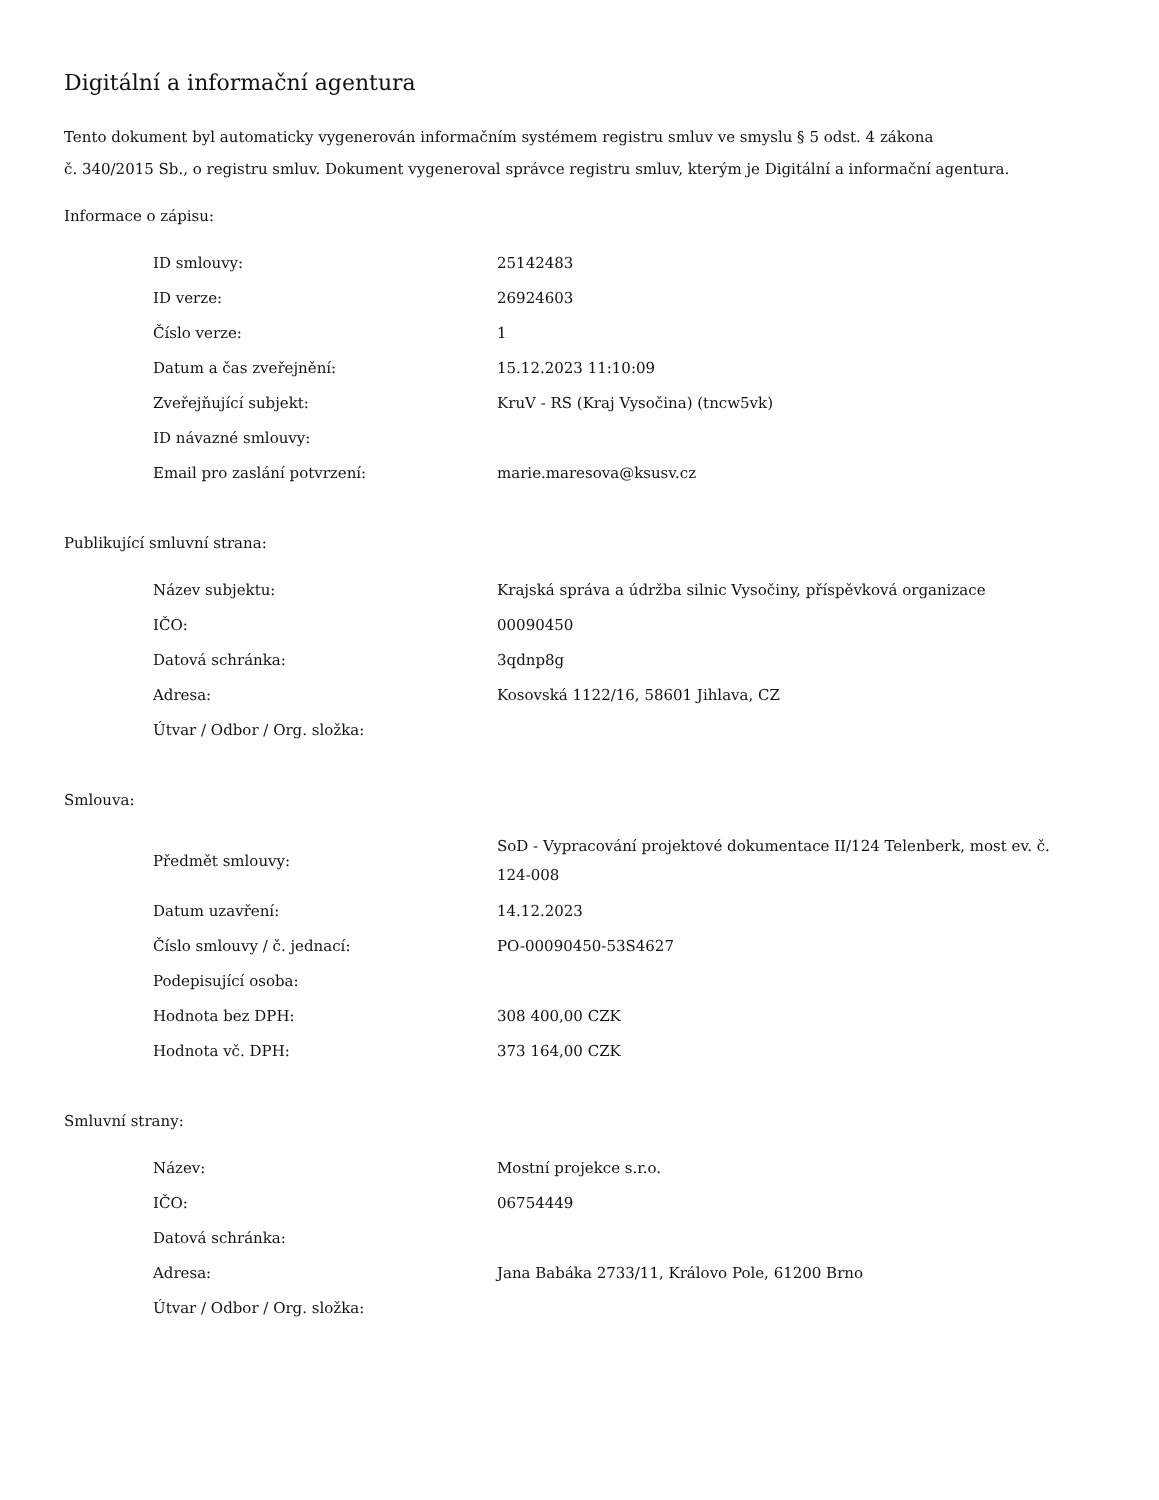Digitální a informační agentura
Tento dokument byl automaticky vygenerován informačním systémem registru smluv ve smyslu § 5 odst. 4 zákona
č. 340/2015 Sb., o registru smluv. Dokument vygeneroval správce registru smluv, kterým je Digitální a informační agentura.
Informace o zápisu:
| ID smlouvy: | 25142483 |
| ID verze: | 26924603 |
| Číslo verze: | 1 |
| Datum a čas zveřejnění: | 15.12.2023 11:10:09 |
| Zveřejňující subjekt: | KruV - RS (Kraj Vysočina) (tncw5vk) |
| ID návazné smlouvy: | |
| Email pro zaslání potvrzení: | marie.maresova@ksusv.cz |
Publikující smluvní strana:
| Název subjektu: | Krajská správa a údržba silnic Vysočiny, příspěvková organizace |
| IČO: | 00090450 |
| Datová schránka: | 3qdnp8g |
| Adresa: | Kosovská 1122/16, 58601 Jihlava, CZ |
| Útvar / Odbor / Org. složka: | |
Smlouva:
| Předmět smlouvy: | SoD - Vypracování projektové dokumentace II/124 Telenberk, most ev. č. 124-008 |
| Datum uzavření: | 14.12.2023 |
| Číslo smlouvy / č. jednací: | PO-00090450-53S4627 |
| Podepisující osoba: | |
| Hodnota bez DPH: | 308 400,00 CZK |
| Hodnota vč. DPH: | 373 164,00 CZK |
Smluvní strany:
| Název: | Mostní projekce s.r.o. |
| IČO: | 06754449 |
| Datová schránka: | |
| Adresa: | Jana Babáka 2733/11, Královo Pole, 61200 Brno |
| Útvar / Odbor / Org. složka: | |